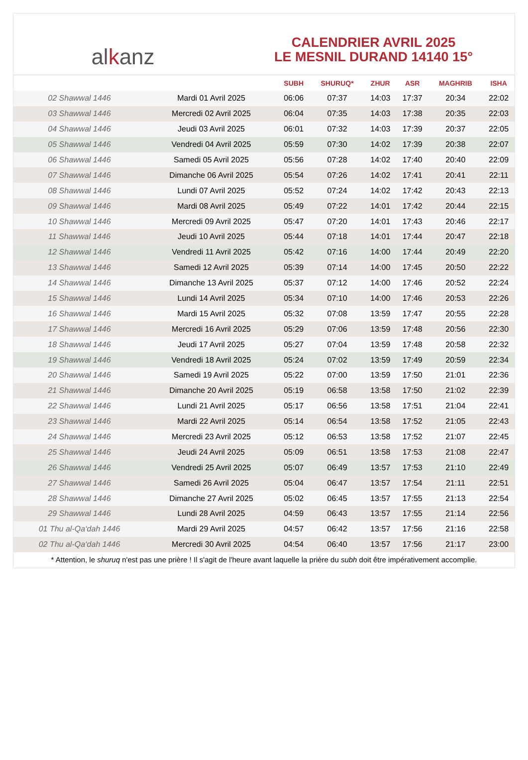al k anz
CALENDRIER AVRIL 2025
LE MESNIL DURAND 14140 15°
| | | SUBH | SHURUQ* | ZHUR | ASR | MAGHRIB | ISHA |
| --- | --- | --- | --- | --- | --- | --- | --- |
| 02 Shawwal 1446 | Mardi 01 Avril 2025 | 06:06 | 07:37 | 14:03 | 17:37 | 20:34 | 22:02 |
| 03 Shawwal 1446 | Mercredi 02 Avril 2025 | 06:04 | 07:35 | 14:03 | 17:38 | 20:35 | 22:03 |
| 04 Shawwal 1446 | Jeudi 03 Avril 2025 | 06:01 | 07:32 | 14:03 | 17:39 | 20:37 | 22:05 |
| 05 Shawwal 1446 | Vendredi 04 Avril 2025 | 05:59 | 07:30 | 14:02 | 17:39 | 20:38 | 22:07 |
| 06 Shawwal 1446 | Samedi 05 Avril 2025 | 05:56 | 07:28 | 14:02 | 17:40 | 20:40 | 22:09 |
| 07 Shawwal 1446 | Dimanche 06 Avril 2025 | 05:54 | 07:26 | 14:02 | 17:41 | 20:41 | 22:11 |
| 08 Shawwal 1446 | Lundi 07 Avril 2025 | 05:52 | 07:24 | 14:02 | 17:42 | 20:43 | 22:13 |
| 09 Shawwal 1446 | Mardi 08 Avril 2025 | 05:49 | 07:22 | 14:01 | 17:42 | 20:44 | 22:15 |
| 10 Shawwal 1446 | Mercredi 09 Avril 2025 | 05:47 | 07:20 | 14:01 | 17:43 | 20:46 | 22:17 |
| 11 Shawwal 1446 | Jeudi 10 Avril 2025 | 05:44 | 07:18 | 14:01 | 17:44 | 20:47 | 22:18 |
| 12 Shawwal 1446 | Vendredi 11 Avril 2025 | 05:42 | 07:16 | 14:00 | 17:44 | 20:49 | 22:20 |
| 13 Shawwal 1446 | Samedi 12 Avril 2025 | 05:39 | 07:14 | 14:00 | 17:45 | 20:50 | 22:22 |
| 14 Shawwal 1446 | Dimanche 13 Avril 2025 | 05:37 | 07:12 | 14:00 | 17:46 | 20:52 | 22:24 |
| 15 Shawwal 1446 | Lundi 14 Avril 2025 | 05:34 | 07:10 | 14:00 | 17:46 | 20:53 | 22:26 |
| 16 Shawwal 1446 | Mardi 15 Avril 2025 | 05:32 | 07:08 | 13:59 | 17:47 | 20:55 | 22:28 |
| 17 Shawwal 1446 | Mercredi 16 Avril 2025 | 05:29 | 07:06 | 13:59 | 17:48 | 20:56 | 22:30 |
| 18 Shawwal 1446 | Jeudi 17 Avril 2025 | 05:27 | 07:04 | 13:59 | 17:48 | 20:58 | 22:32 |
| 19 Shawwal 1446 | Vendredi 18 Avril 2025 | 05:24 | 07:02 | 13:59 | 17:49 | 20:59 | 22:34 |
| 20 Shawwal 1446 | Samedi 19 Avril 2025 | 05:22 | 07:00 | 13:59 | 17:50 | 21:01 | 22:36 |
| 21 Shawwal 1446 | Dimanche 20 Avril 2025 | 05:19 | 06:58 | 13:58 | 17:50 | 21:02 | 22:39 |
| 22 Shawwal 1446 | Lundi 21 Avril 2025 | 05:17 | 06:56 | 13:58 | 17:51 | 21:04 | 22:41 |
| 23 Shawwal 1446 | Mardi 22 Avril 2025 | 05:14 | 06:54 | 13:58 | 17:52 | 21:05 | 22:43 |
| 24 Shawwal 1446 | Mercredi 23 Avril 2025 | 05:12 | 06:53 | 13:58 | 17:52 | 21:07 | 22:45 |
| 25 Shawwal 1446 | Jeudi 24 Avril 2025 | 05:09 | 06:51 | 13:58 | 17:53 | 21:08 | 22:47 |
| 26 Shawwal 1446 | Vendredi 25 Avril 2025 | 05:07 | 06:49 | 13:57 | 17:53 | 21:10 | 22:49 |
| 27 Shawwal 1446 | Samedi 26 Avril 2025 | 05:04 | 06:47 | 13:57 | 17:54 | 21:11 | 22:51 |
| 28 Shawwal 1446 | Dimanche 27 Avril 2025 | 05:02 | 06:45 | 13:57 | 17:55 | 21:13 | 22:54 |
| 29 Shawwal 1446 | Lundi 28 Avril 2025 | 04:59 | 06:43 | 13:57 | 17:55 | 21:14 | 22:56 |
| 01 Thu al-Qa‘dah 1446 | Mardi 29 Avril 2025 | 04:57 | 06:42 | 13:57 | 17:56 | 21:16 | 22:58 |
| 02 Thu al-Qa‘dah 1446 | Mercredi 30 Avril 2025 | 04:54 | 06:40 | 13:57 | 17:56 | 21:17 | 23:00 |
* Attention, le shuruq n'est pas une prière ! Il s'agit de l'heure avant laquelle la prière du subh doit être impérativement accomplie.